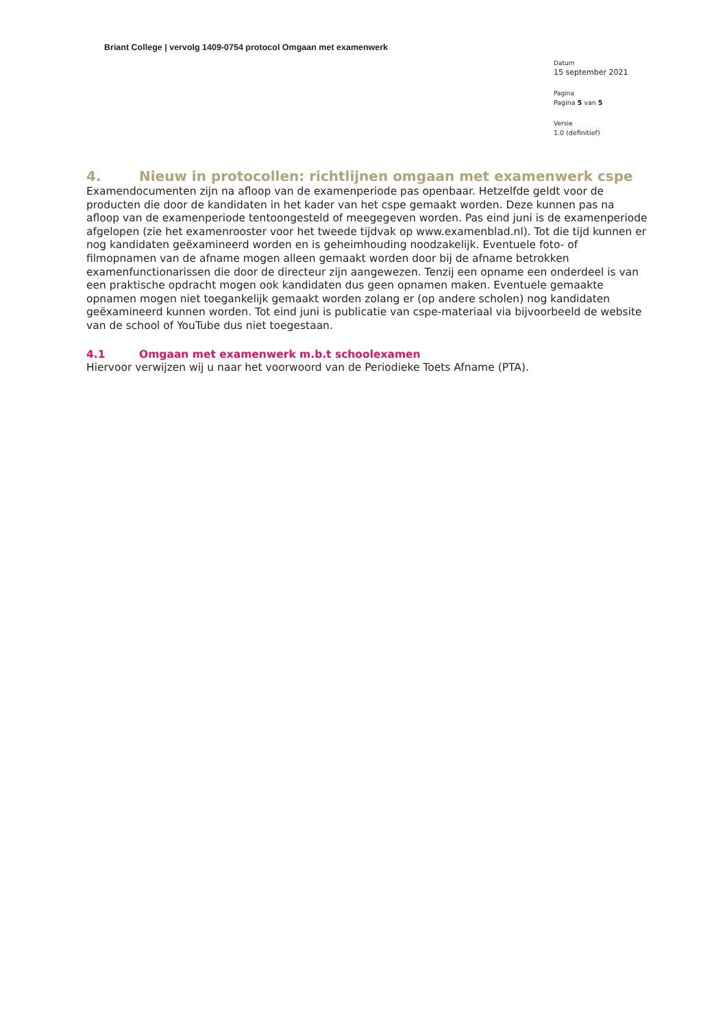Briant College | vervolg 1409-0754 protocol Omgaan met examenwerk
Datum
15 september 2021
Pagina
Pagina 5 van 5
Versie
1.0 (definitief)
4. Nieuw in protocollen: richtlijnen omgaan met examenwerk cspe
Examendocumenten zijn na afloop van de examenperiode pas openbaar. Hetzelfde geldt voor de producten die door de kandidaten in het kader van het cspe gemaakt worden. Deze kunnen pas na afloop van de examenperiode tentoongesteld of meegegeven worden. Pas eind juni is de examenperiode afgelopen (zie het examenrooster voor het tweede tijdvak op www.examenblad.nl). Tot die tijd kunnen er nog kandidaten geëxamineerd worden en is geheimhouding noodzakelijk. Eventuele foto- of filmopnamen van de afname mogen alleen gemaakt worden door bij de afname betrokken examenfunctionarissen die door de directeur zijn aangewezen. Tenzij een opname een onderdeel is van een praktische opdracht mogen ook kandidaten dus geen opnamen maken. Eventuele gemaakte opnamen mogen niet toegankelijk gemaakt worden zolang er (op andere scholen) nog kandidaten geëxamineerd kunnen worden. Tot eind juni is publicatie van cspe-materiaal via bijvoorbeeld de website van de school of YouTube dus niet toegestaan.
4.1 Omgaan met examenwerk m.b.t schoolexamen
Hiervoor verwijzen wij u naar het voorwoord van de Periodieke Toets Afname (PTA).